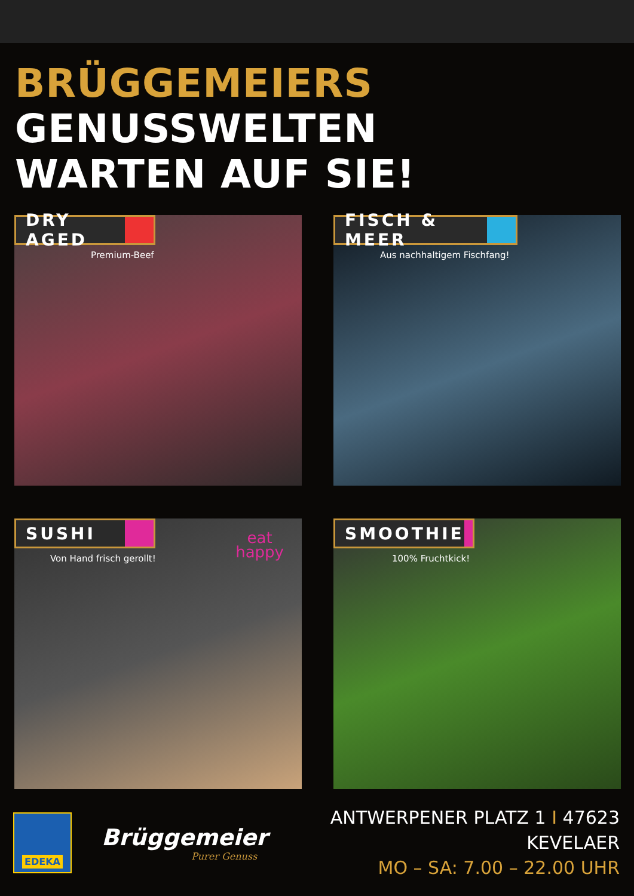BRÜGGEMEIERS GENUSSWELTEN
WARTEN AUF SIE!
DRY AGED
Premium-Beef
FISCH & MEER
Aus nachhaltigem Fischfang!
SUSHI
Von Hand frisch gerollt!
eat
happy
SMOOTHIE
100% Fruchtkick!
EDEKA
Brüggemeier
Purer Genuss
ANTWERPENER PLATZ 1 I 47623 KEVELAER
MO – SA: 7.00 – 22.00 UHR